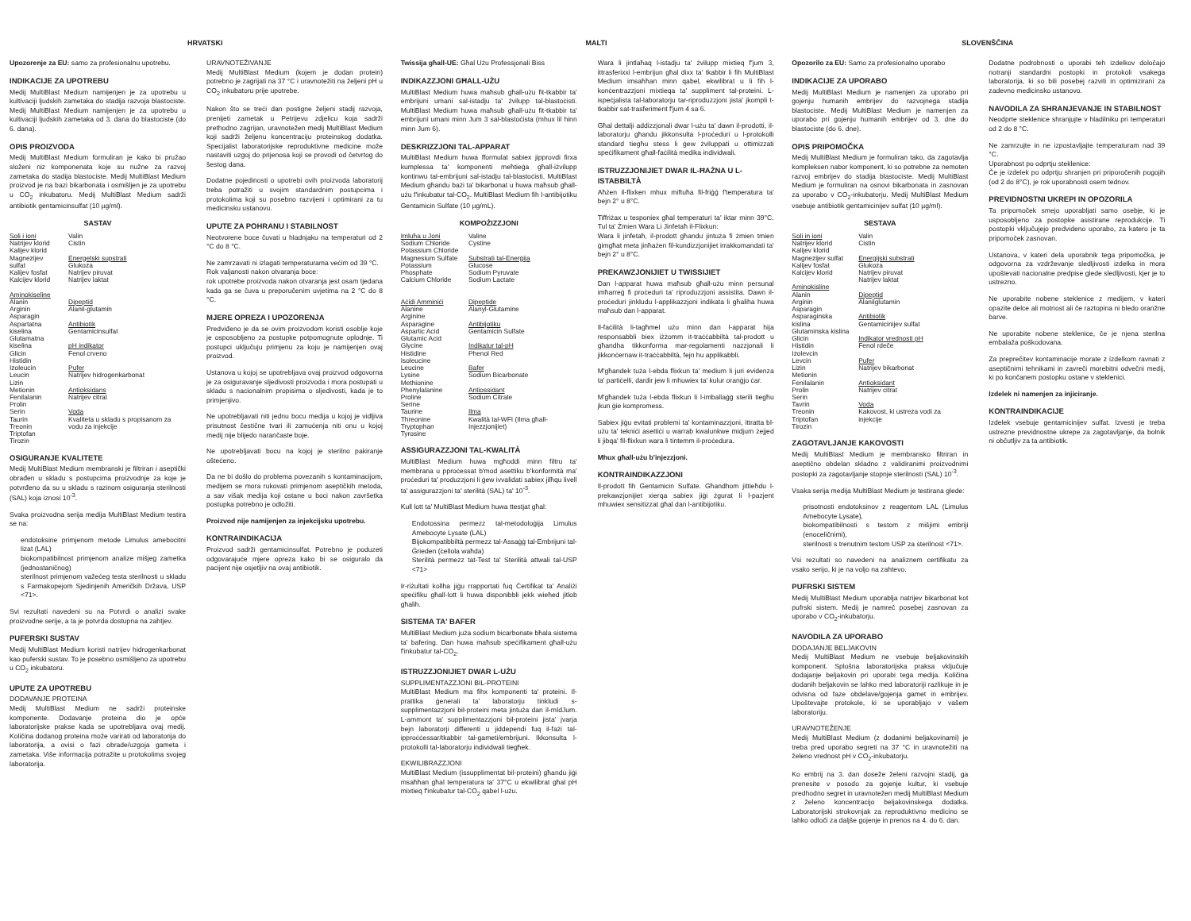HRVATSKI
Upozorenje za EU: samo za profesionalnu upotrebu.
INDIKACIJE ZA UPOTREBU
Medij MultiBlast Medium namijenjen je za upotrebu u kultivaciji ljudskih zametaka do stadija razvoja blastociste. Medij MultiBlast Medium namijenjen je za upotrebu u kultivaciji ljudskih zametaka od 3. dana do blastociste (do 6. dana).
OPIS PROIZVODA
Medij MultiBlast Medium formuliran je kako bi pružao složeni niz komponenata koje su nužne za razvoj zametaka do stadija blastociste. Medij MultiBlast Medium proizvod je na bazi bikarbonata i osmišljen je za upotrebu u CO<sub>2</sub> inkubatoru. Medij MultiBlast Medium sadrži antibiotik gentamicinsulfat (10 µg/ml).
SASTAV
| Soli i ioni Natrijev klorid Kalijev klorid Magnezijev sulfat Kalijev fosfat Kalcijev klorid Aminokiseline Alanin Arginin Asparagin Aspartatna kiselina Glutamatna kiselina Glicin Histidin Izoleucin Leucin Lizin Metionin Fenilalanin Prolin Serin Taurin Treonin Triptofan Tirozin | Valin Cistin Energetski supstrati Glukoza Natrijev piruvat Natrijev laktat Dipeptid Alanil-glutamin Antibiotik Gentamicinsulfat pH indikator Fenol crveno Pufer Natrijev hidrogenkarbonat Antioksidans Natrijev citrat Voda Kvaliteta u skladu s propisanom za vodu za injekcije |
OSIGURANJE KVALITETE
Medij MultiBlast Medium membranski je filtriran i aseptički obrađen u skladu s postupcima proizvodnje za koje je potvrđeno da su u skladu s razinom osiguranja sterilnosti (SAL) koja iznosi 10<sup>-3</sup>.
Svaka proizvodna serija medija MultiBlast Medium testira se na:
endotoksine primjenom metode Limulus amebocitni lizat (LAL)
biokompatibilnost primjenom analize mišjeg zametka (jednostaničnog)
sterilnost primjenom važećeg testa sterilnosti u skladu s Farmakopejom Sjedinjenih Američkih Država, USP <71>.
Svi rezultati navedeni su na Potvrdi o analizi svake proizvodne serije, a ta je potvrda dostupna na zahtjev.
PUFERSKI SUSTAV
Medij MultiBlast Medium koristi natrijev hidrogenkarbonat kao puferski sustav. To je posebno osmišljeno za upotrebu u CO<sub>2</sub> inkubatoru.
UPUTE ZA UPOTREBU
DODAVANJE PROTEINA
Medij MultiBlast Medium ne sadrži proteinske komponente. Dodavanje proteina dio je opće laboratorijske prakse kada se upotrebljava ovaj medij. Količina dodanog proteina može varirati od laboratorija do laboratorija, a ovisi o fazi obrade/uzgoja gameta i zametaka. Više informacija potražite u protokolima svojeg laboratorija.
URAVNOTEŽIVANJE
Medij MultiBlast Medium (kojem je dodan protein) potrebno je zagrijati na 37 °C i uravnotežiti na željeni pH u CO<sub>2</sub> inkubatoru prije upotrebe.
Nakon što se treći dan postigne željeni stadij razvoja, prenijeti zametak u Petrijevu zdjelicu koja sadrži prethodno zagrijan, uravnotežen medij MultiBlast Medium koji sadrži željenu koncentraciju proteinskog dodatka. Specijalist laboratorijske reproduktivne medicine može nastaviti uzgoj do prijenosa koji se provodi od četvrtog do šestog dana.
Dodatne pojedinosti o upotrebi ovih proizvoda laboratorij treba potražiti u svojim standardnim postupcima i protokolima koji su posebno razvijeni i optimirani za tu medicinsku ustanovu.
UPUTE ZA POHRANU I STABILNOST
Neotvorene boce čuvati u hladnjaku na temperaturi od 2 °C do 8 °C.
Ne zamrzavati ni izlagati temperaturama većim od 39 °C.
Rok valjanosti nakon otvaranja boce:
rok upotrebe proizvoda nakon otvaranja jest osam tjedana kada ga se čuva u preporučenim uvjetima na 2 °C do 8 °C.
MJERE OPREZA I UPOZORENJA
Predviđeno je da se ovim proizvodom koristi osoblje koje je osposobljeno za postupke potpomognute oplodnje. Ti postupci uključuju primjenu za koju je namijenjen ovaj proizvod.
Ustanova u kojoj se upotrebljava ovaj proizvod odgovorna je za osiguravanje sljedivosti proizvoda i mora postupati u skladu s nacionalnim propisima o sljedivosti, kada je to primjenjivo.
Ne upotrebljavati niti jednu bocu medija u kojoj je vidljiva prisutnost čestične tvari ili zamućenja niti onu u kojoj medij nije blijedo narančaste boje.
Ne upotrebljavati bocu na kojoj je sterilno pakiranje oštećeno.
Da ne bi došlo do problema povezanih s kontaminacijom, medijem se mora rukovati primjenom aseptičkih metoda, a sav višak medija koji ostane u boci nakon završetka postupka potrebno je odložiti.
Proizvod nije namijenjen za injekcijsku upotrebu.
KONTRAINDIKACIJA
Proizvod sadrži gentamicinsulfat. Potrebno je poduzeti odgovarajuće mjere opreza kako bi se osiguralo da pacijent nije osjetljiv na ovaj antibiotik.
MALTI
Twissija għall-UE: Għal Użu Professjonali Biss
INDIKAZZJONI GĦALL-UŻU
MultiBlast Medium huwa maħsub għall-użu fit-tkabbir ta' embrijuni umani sal-istadju ta' żvilupp tal-blastoċisti. MultiBlast Medium huwa maħsub għall-użu fit-tkabbir ta' embrijuni umani minn Jum 3 sal-blastoċista (mhux lil hinn minn Jum 6).
DESKRIZZJONI TAL-APPARAT
MultiBlast Medium huwa fformulat sabiex jipprovdi firxa kumplessa ta' komponenti meħtieġa għall-iżvilupp kontinwu tal-embrijuni sal-istadju tal-blastoċisti. MultiBlast Medium għandu bażi ta' bikarbonat u huwa maħsub għall-użu f'inkubatur tal-CO<sub>2</sub>. MultiBlast Medium fih l-antibijotiku Gentamicin Sulfate (10 µg/mL).
KOMPOŻIZZJONI
| Imluħa u Joni Sodium Chloride Potassium Chloride Magnesium Sulfate Potassium Phosphate Calcium Chloride Aċidi Amminiċi Alanine Arginine Asparagine Aspartic Acid Glutamic Acid Glycine Histidine Isoleucine Leucine Lysine Methionine Phenylalanine Proline Serine Taurine Threonine Tryptophan Tyrosine | Valine Cystine Substrati tal-Enerġija Glucose Sodium Pyruvate Sodium Lactate Dipeptide Alanyl-Glutamine Antibijotiku Gentamicin Sulfate Indikatur tal-pH Phenol Red Bafer Sodium Bicarbonate Antiossidant Sodium Citrate Ilma Kwalità tal-WFI (Ilma għall-Injezzjonijiet) |
ASSIGURAZZJONI TAL-KWALITÀ
MultiBlast Medium huwa mgħoddi minn filtru ta' membrana u pproċessat b'mod asettiku b'konformità ma' proċeduri ta' produzzjoni li ġew ivvalidati sabiex jilħqu livell ta' assigurazzjoni ta' sterilità (SAL) ta' 10<sup>-3</sup>.
Kull lott ta' MultiBlast Medium huwa ttestjat għal:
Endotossina permezz tal-metodoloġija Limulus Amebocyte Lysate (LAL)
Bijokompatibbiltà permezz tal-Assaġġ tal-Embrijuni tal-Ġrieden (ċellola waħda)
Sterilità permezz tat-Test ta' Sterilità attwali tal-USP <71>
Ir-riżultati kollha jiġu rrapportati fuq Ċertifikat ta' Analiżi speċifiku għall-lott li huwa disponibbli jekk wieħed jitlob għalih.
SISTEMA TA' BAFER
MultiBlast Medium juża sodium bicarbonate bħala sistema ta' bafering. Dan huwa maħsub speċifikament għall-użu f'inkubatur tal-CO<sub>2</sub>.
ISTRUZZJONIJIET DWAR L-UŻU
SUPPLIMENTAZZJONI BIL-PROTEINI
MultiBlast Medium ma fihx komponenti ta' proteini. Il-prattika ġenerali ta' laboratorju tinkludi s-supplimentazzjoni bil-proteini meta jintuża dan il-mIdJum. L-ammont ta' supplimentazzjoni bil-proteini jista' jvarja bejn laboratorji differenti u jiddependi fuq il-fażi tal-ipproċċessar/tkabbir tal-gameti/embrijuni. Ikkonsulta l-protokolli tal-laboratorju individwali tiegħek.
EKWILIBRAZZJONI
MultiBlast Medium (issupplimentat bil-proteini) għandu jiġi msaħħan għal temperatura ta' 37°C u ekwilibrat għal pH mixtieq f'inkubatur tal-CO<sub>2</sub> qabel l-użu.
Wara li jintlaħaq l-istadju ta' żvilupp mixtieq f'jum 3, ittrasferixxi l-embrijun għal dixx ta' tkabbir li fih MultiBlast Medium imsaħħan minn qabel, ekwilibrat u li fih l-konċentrazzjoni mixtieqa ta' suppliment tal-proteini. L-ispeċjalista tal-laboratorju tar-riproduzzjoni jista' jkompli t-tkabbir sat-trasferiment f'jum 4 sa 6.
Għal dettalji addizzjonali dwar l-użu ta' dawn il-prodotti, il-laboratorju għandu jikkonsulta l-proċeduri u l-protokolli standard tiegħu stess li ġew żviluppati u ottimizzati speċifikament għall-faċilità medika individwali.
ISTRUZZJONIJIET DWAR IL-ĦAŻNA U L-ISTABBILTÀ
Aħżen il-flixken mhux miftuħa fil-friġġ f'temperatura ta' bejn 2° u 8°C.
Tiffriżax u tesponiex għal temperaturi ta' iktar minn 39°C. Tul ta' Żmien Wara Li Jinfetaħ il-Flixkun:
Wara li jinfetaħ, il-prodott għandu jintuża fi żmien tmien ġimgħat meta jinħażen fil-kundizzjonijiet irrakkomandati ta' bejn 2° u 8°C.
PREKAWZJONIJIET U TWISSIJIET
Dan l-apparat huwa maħsub għall-użu minn persunal imħarreġ fi proċeduri ta' riproduzzjoni assistita. Dawn il-proċeduri jinkludu l-applikazzjoni indikata li għaliha huwa maħsub dan l-apparat.
Il-faċilità li-tagħmel użu minn dan l-apparat hija responsabbli biex iżżomm it-traċċabbiltà tal-prodott u għandha tikkonforma mar-regolamenti nazzjonali li jikkonċernaw it-traċċabbiltà, fejn hu applikabbli.
M'għandek tuża l-ebda flixkun ta' medium li juri evidenza ta' partiċelli, dardir jew li mhuwiex ta' kulur oranġjo ċar.
M'għandek tuża l-ebda flixkun li l-imballaġġ sterili tiegħu jkun ġie kompromess.
Sabiex jiġu evitati problemi ta' kontaminazzjoni, ittratta bl-użu ta' tekniċi asettiċi u warrab kwalunkwe midjum żejjed li jibqa' fil-flixkun wara li tintemm il-proċedura.
Mhux għall-użu b'injezzjoni.
KONTRAINDIKAZZJONI
Il-prodott fih Gentamicin Sulfate. Għandhom jittieħdu l-prekawzjonijiet xierqa sabiex jiġi żgurat li l-pazjent mhuwiex sensitizzat għal dan l-antibijotiku.
SLOVENŠČINA
Opozorilo za EU: Samo za profesionalno uporabo
INDIKACIJE ZA UPORABO
Medij MultiBlast Medium je namenjen za uporabo pri gojenju humanih embrijev do razvojnega stadija blastociste. Medij MultiBlast Medium je namenjen za uporabo pri gojenju humanih embrijev od 3. dne do blastociste (do 6. dne).
OPIS PRIPOMOČKA
Medij MultiBlast Medium je formuliran tako, da zagotavlja kompleksen nabor komponent, ki so potrebne za nemoten razvoj embrijev do stadija blastociste. Medij MultiBlast Medium je formuliran na osnovi bikarbonata in zasnovan za uporabo v CO<sub>2</sub>-inkubatorju. Medij MultiBlast Medium vsebuje antibiotik gentamicinijev sulfat (10 µg/ml).
SESTAVA
| Soli in ioni Natrijev klorid Kalijev klorid Magnezijev sulfat Kalijev fosfat Kalcijev klorid Aminokisline Alanin Arginin Asparagin Asparaginska kislina Glutaminska kislina Glicin Histidin Izolevcin Levcin Lizin Metionin Fenilalanin Prolin Serin Tavrin Treonin Triptofan Tirozin | Valin Cistin Energijski substrati Glukoza Natrijev piruvat Natrijev laktat Dipeptid Alanilglutamin Antibiotik Gentamicinijev sulfat Indikator vrednosti pH Fenol rdeče Pufer Natrijev bikarbonat Antioksidant Natrijev citrat Voda Kakovost, ki ustreza vodi za injekcije |
ZAGOTAVLJANJE KAKOVOSTI
Medij MultiBlast Medium je membransko filtriran in aseptično obdelan skladno z validiranimi proizvodnimi postopki za zagotavljanje stopnje sterilnosti (SAL) 10<sup>-3</sup>.
Vsaka serija medija MultiBlast Medium je testirana glede:
prisotnosti endotoksinov z reagentom LAL (Limulus Amebocyte Lysate),
biokompatibilnosti s testom z mišjimi embriji (enoceličnimi),
sterilnosti s trenutnim testom USP za sterilnost <71>.
Vsi rezultati so navedeni na analiznem certifikatu za vsako serijo, ki je na voljo na zahtevo.
PUFRSKI SISTEM
Medij MultiBlast Medium uporablja natrijev bikarbonat kot pufrski sistem. Medij je namreč posebej zasnovan za uporabo v CO<sub>2</sub>-inkubatorju.
NAVODILA ZA UPORABO
DODAJANJE BELJAKOVIN
Medij MultiBlast Medium ne vsebuje beljakovinskih komponent. Splošna laboratorijska praksa vključuje dodajanje beljakovin pri uporabi tega medija. Količina dodanih beljakovin se lahko med laboratoriji razlikuje in je odvisna od faze obdelave/gojenja gamet in embrijev. Upoštevajte protokole, ki se uporabljajo v vašem laboratoriju.
URAVNOTEŽENJE
Medij MultiBlast Medium (z dodanimi beljakovinami) je treba pred uporabo segreti na 37 °C in uravnotežiti na želeno vrednost pH v CO<sub>2</sub>-inkubatorju.
Ko embrij na 3. dan doseže želeni razvojni stadij, ga prenesite v posodo za gojenje kultur, ki vsebuje predhodno segret in uravnotežen medij MultiBlast Medium z želeno koncentracijo beljakovinskega dodatka. Laboratorijski strokovnjak za reproduktivno medicino se lahko odloči za daljše gojenje in prenos na 4. do 6. dan.
Dodatne podrobnosti o uporabi teh izdelkov določajo notranji standardni postopki in protokoli vsakega laboratorija, ki so bili posebej razviti in optimizirani za zadevno medicinsko ustanovo.
NAVODILA ZA SHRANJEVANJE IN STABILNOST
Neodprte steklenice shranjujte v hladilniku pri temperaturi od 2 do 8 °C.
Ne zamrzujte in ne izpostavljajte temperaturam nad 39 °C.
Uporabnost po odprtju steklenice:
Če je izdelek po odprtju shranjen pri priporočenih pogojih (od 2 do 8°C), je rok uporabnosti osem tednov.
PREVIDNOSTNI UKREPI IN OPOZORILA
Ta pripomoček smejo uporabljati samo osebje, ki je usposobljeno za postopke asistirane reprodukcije. Ti postopki vključujejo predvideno uporabo, za katero je ta pripomoček zasnovan.
Ustanova, v kateri dela uporabnik tega pripomočka, je odgovorna za vzdrževanje sledljivosti izdelka in mora upoštevati nacionalne predpise glede sledljivosti, kjer je to ustrezno.
Ne uporabite nobene steklenice z medijem, v kateri opazite delce ali motnost ali če raztopina ni bledo oranžne barve.
Ne uporabite nobene steklenice, če je njena sterilna embalaža poškodovana.
Za preprečitev kontaminacije morate z izdelkom ravnati z aseptičnimi tehnikami in zavreči morebitni odvečni medij, ki po končanem postopku ostane v steklenici.
Izdelek ni namenjen za injiciranje.
KONTRAINDIKACIJE
Izdelek vsebuje gentamicinijev sulfat. Izvesti je treba ustrezne previdnostne ukrepe za zagotavljanje, da bolnik ni občutljiv za ta antibiotik.